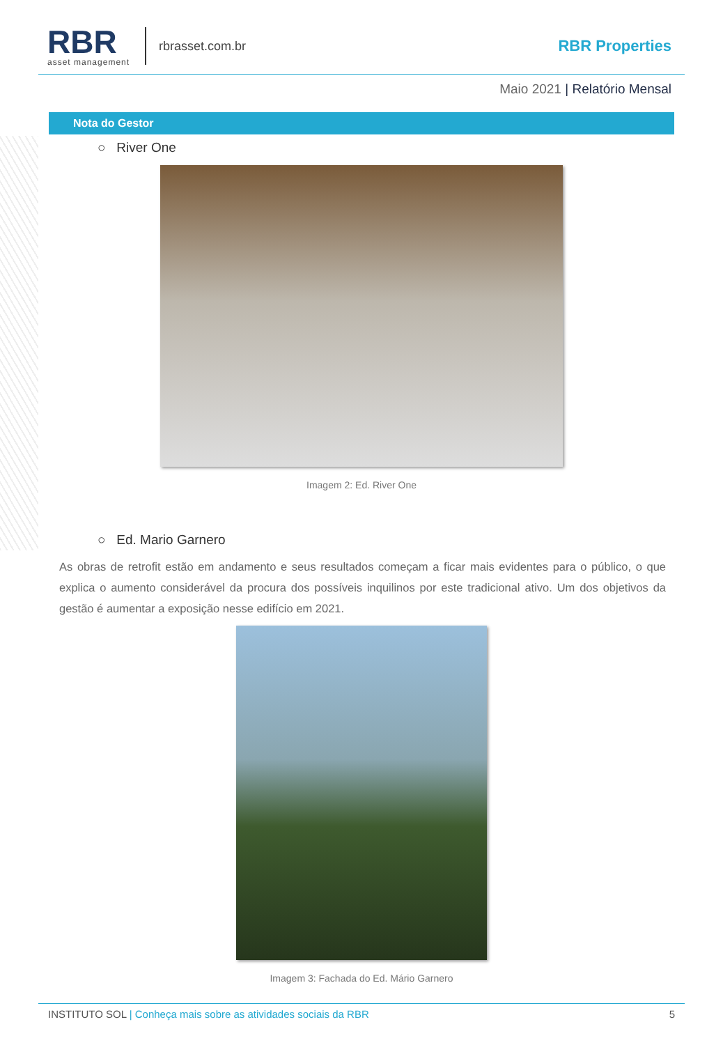RBR
asset management
rbrasset.com.br
RBR Properties
Maio 2021 | Relatório Mensal
Nota do Gestor
○ River One
Imagem 2: Ed. River One
○ Ed. Mario Garnero
As obras de retrofit estão em andamento e seus resultados começam a ficar mais evidentes para o público, o que explica o aumento considerável da procura dos possíveis inquilinos por este tradicional ativo. Um dos objetivos da gestão é aumentar a exposição nesse edifício em 2021.
Imagem 3: Fachada do Ed. Mário Garnero
INSTITUTO SOL | Conheça mais sobre as atividades sociais da RBR
5